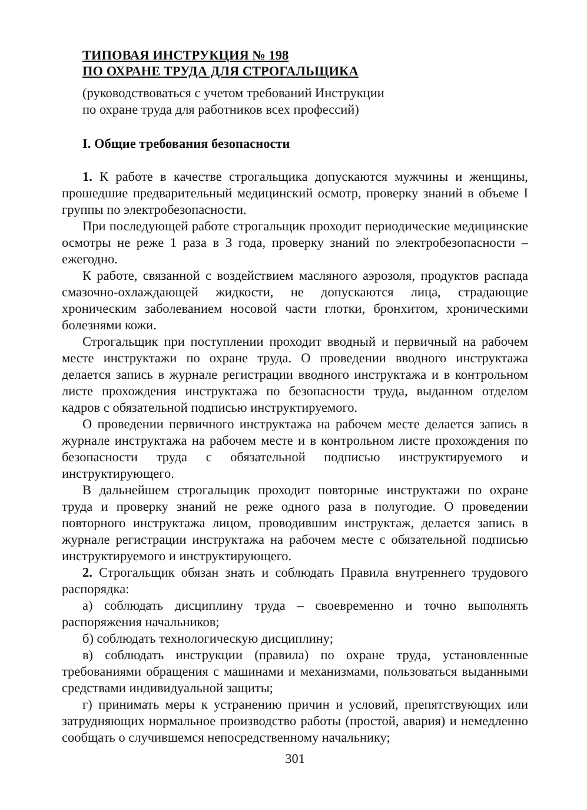ТИПОВАЯ ИНСТРУКЦИЯ № 198
ПО ОХРАНЕ ТРУДА ДЛЯ СТРОГАЛЬЩИКА
(руководствоваться с учетом требований Инструкции
по охране труда для работников всех профессий)
I. Общие требования безопасности
1. К работе в качестве строгальщика допускаются мужчины и женщины, прошедшие предварительный медицинский осмотр, проверку знаний в объеме I группы по электробезопасности.
При последующей работе строгальщик проходит периодические медицинские осмотры не реже 1 раза в 3 года, проверку знаний по электробезопасности – ежегодно.
К работе, связанной с воздействием масляного аэрозоля, продуктов распада смазочно-охлаждающей жидкости, не допускаются лица, страдающие хроническим заболеванием носовой части глотки, бронхитом, хроническими болезнями кожи.
Строгальщик при поступлении проходит вводный и первичный на рабочем месте инструктажи по охране труда. О проведении вводного инструктажа делается запись в журнале регистрации вводного инструктажа и в контрольном листе прохождения инструктажа по безопасности труда, выданном отделом кадров с обязательной подписью инструктируемого.
О проведении первичного инструктажа на рабочем месте делается запись в журнале инструктажа на рабочем месте и в контрольном листе прохождения по безопасности труда с обязательной подписью инструктируемого и инструктирующего.
В дальнейшем строгальщик проходит повторные инструктажи по охране труда и проверку знаний не реже одного раза в полугодие. О проведении повторного инструктажа лицом, проводившим инструктаж, делается запись в журнале регистрации инструктажа на рабочем месте с обязательной подписью инструктируемого и инструктирующего.
2. Строгальщик обязан знать и соблюдать Правила внутреннего трудового распорядка:
а) соблюдать дисциплину труда – своевременно и точно выполнять распоряжения начальников;
б) соблюдать технологическую дисциплину;
в) соблюдать инструкции (правила) по охране труда, установленные требованиями обращения с машинами и механизмами, пользоваться выданными средствами индивидуальной защиты;
г) принимать меры к устранению причин и условий, препятствующих или затрудняющих нормальное производство работы (простой, авария) и немедленно сообщать о случившемся непосредственному начальнику;
301